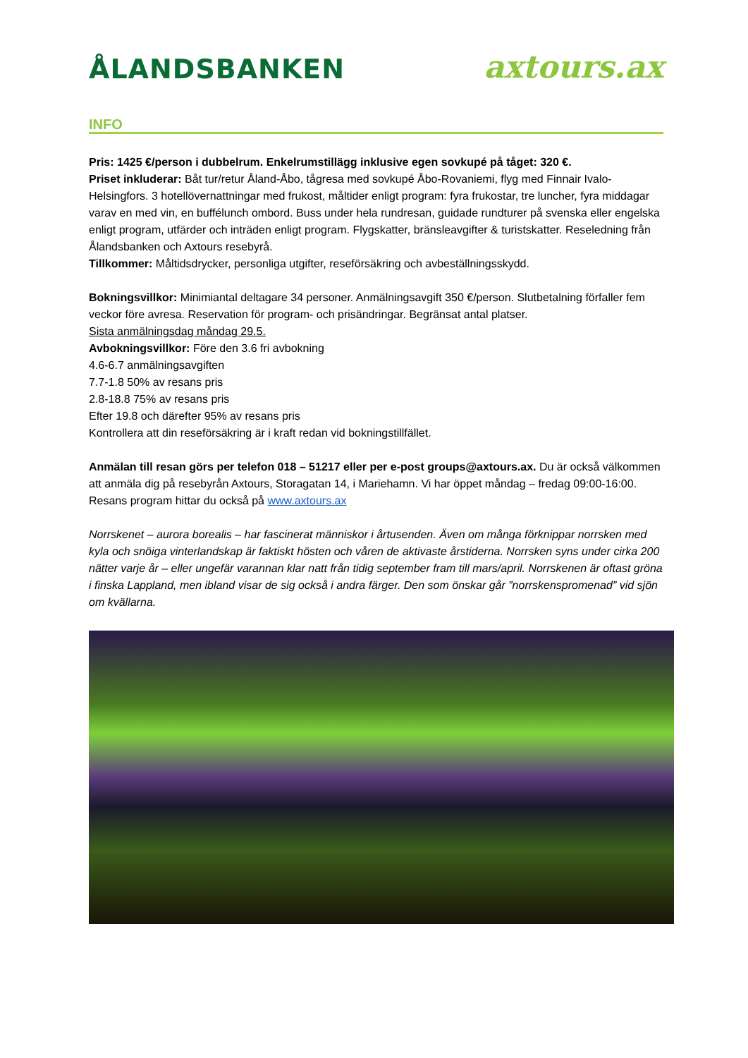ÅLANDSBANKEN
axtours.ax
INFO
Pris: 1425 €/person i dubbelrum. Enkelrumstillägg inklusive egen sovkupé på tåget: 320 €.
Priset inkluderar: Båt tur/retur Åland-Åbo, tågresa med sovkupé Åbo-Rovaniemi, flyg med Finnair Ivalo- Helsingfors. 3 hotellövernattningar med frukost, måltider enligt program: fyra frukostar, tre luncher, fyra middagar varav en med vin, en buffélunch ombord. Buss under hela rundresan, guidade rundturer på svenska eller engelska enligt program, utfärder och inträden enligt program. Flygskatter, bränsleavgifter & turistskatter. Reseledning från Ålandsbanken och Axtours resebyrå.
Tillkommer: Måltidsdrycker, personliga utgifter, reseförsäkring och avbeställningsskydd.
Bokningsvillkor: Minimiantal deltagare 34 personer. Anmälningsavgift 350 €/person. Slutbetalning förfaller fem veckor före avresa. Reservation för program- och prisändringar. Begränsat antal platser.
Sista anmälningsdag måndag 29.5.
Avbokningsvillkor: Före den 3.6 fri avbokning
4.6-6.7 anmälningsavgiften
7.7-1.8 50% av resans pris
2.8-18.8 75% av resans pris
Efter 19.8 och därefter 95% av resans pris
Kontrollera att din reseförsäkring är i kraft redan vid bokningstillfället.
Anmälan till resan görs per telefon 018 – 51217 eller per e-post groups@axtours.ax. Du är också välkommen att anmäla dig på resebyrån Axtours, Storagatan 14, i Mariehamn. Vi har öppet måndag – fredag 09:00-16:00. Resans program hittar du också på www.axtours.ax
Norrskenet – aurora borealis – har fascinerat människor i årtusenden. Även om många förknippar norrsken med kyla och snöiga vinterlandskap är faktiskt hösten och våren de aktivaste årstiderna. Norrsken syns under cirka 200 nätter varje år – eller ungefär varannan klar natt från tidig september fram till mars/april. Norrskenen är oftast gröna i finska Lappland, men ibland visar de sig också i andra färger. Den som önskar går ”norrskenspromenad” vid sjön om kvällarna.